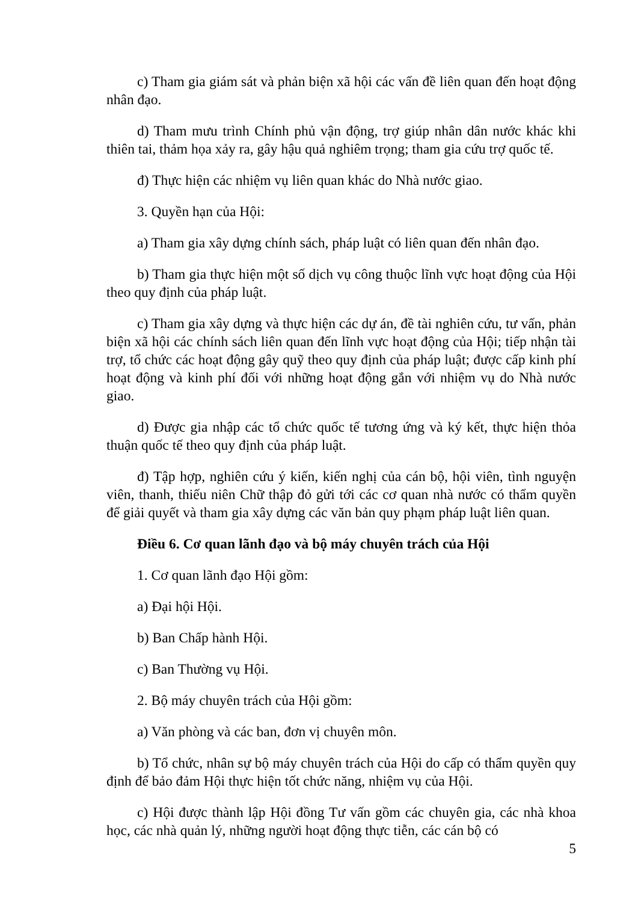c) Tham gia giám sát và phản biện xã hội các vấn đề liên quan đến hoạt động nhân đạo.
d) Tham mưu trình Chính phủ vận động, trợ giúp nhân dân nước khác khi thiên tai, thảm họa xảy ra, gây hậu quả nghiêm trọng; tham gia cứu trợ quốc tế.
đ) Thực hiện các nhiệm vụ liên quan khác do Nhà nước giao.
3. Quyền hạn của Hội:
a) Tham gia xây dựng chính sách, pháp luật có liên quan đến nhân đạo.
b) Tham gia thực hiện một số dịch vụ công thuộc lĩnh vực hoạt động của Hội theo quy định của pháp luật.
c) Tham gia xây dựng và thực hiện các dự án, đề tài nghiên cứu, tư vấn, phản biện xã hội các chính sách liên quan đến lĩnh vực hoạt động của Hội; tiếp nhận tài trợ, tổ chức các hoạt động gây quỹ theo quy định của pháp luật; được cấp kinh phí hoạt động và kinh phí đối với những hoạt động gắn với nhiệm vụ do Nhà nước giao.
d) Được gia nhập các tổ chức quốc tế tương ứng và ký kết, thực hiện thỏa thuận quốc tế theo quy định của pháp luật.
đ) Tập hợp, nghiên cứu ý kiến, kiến nghị của cán bộ, hội viên, tình nguyện viên, thanh, thiếu niên Chữ thập đỏ gửi tới các cơ quan nhà nước có thẩm quyền để giải quyết và tham gia xây dựng các văn bản quy phạm pháp luật liên quan.
Điều 6. Cơ quan lãnh đạo và bộ máy chuyên trách của Hội
1. Cơ quan lãnh đạo Hội gồm:
a) Đại hội Hội.
b) Ban Chấp hành Hội.
c) Ban Thường vụ Hội.
2. Bộ máy chuyên trách của Hội gồm:
a) Văn phòng và các ban, đơn vị chuyên môn.
b) Tổ chức, nhân sự bộ máy chuyên trách của Hội do cấp có thẩm quyền quy định để bảo đảm Hội thực hiện tốt chức năng, nhiệm vụ của Hội.
c) Hội được thành lập Hội đồng Tư vấn gồm các chuyên gia, các nhà khoa học, các nhà quản lý, những người hoạt động thực tiễn, các cán bộ có
5